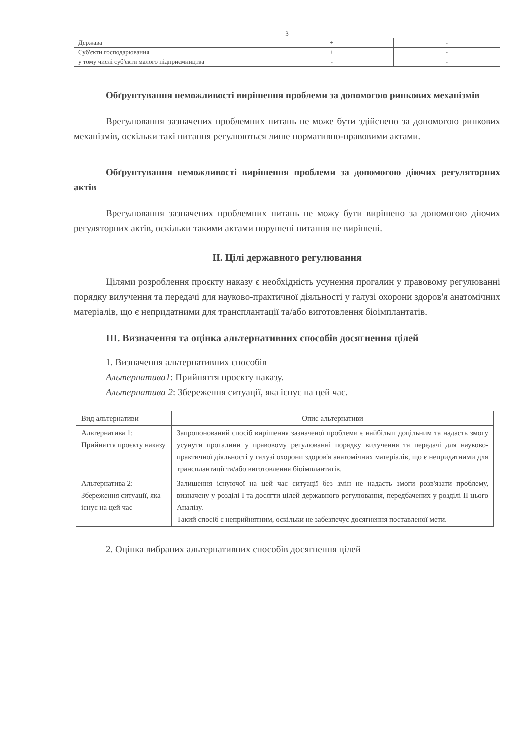3
| Держава | + | - |
| Суб'єкти господарювання | + | - |
| у тому числі суб'єкти малого підприємництва | - | - |
Обґрунтування неможливості вирішення проблеми за допомогою ринкових механізмів
Врегулювання зазначених проблемних питань не може бути здійснено за допомогою ринкових механізмів, оскільки такі питання регулюються лише нормативно-правовими актами.
Обґрунтування неможливості вирішення проблеми за допомогою діючих регуляторних актів
Врегулювання зазначених проблемних питань не можу бути вирішено за допомогою діючих регуляторних актів, оскільки такими актами порушені питання не вирішені.
II. Цілі державного регулювання
Цілями розроблення проєкту наказу є необхідність усунення прогалин у правовому регулюванні порядку вилучення та передачі для науково-практичної діяльності у галузі охорони здоров'я анатомічних матеріалів, що є непридатними для трансплантації та/або виготовлення біоімплантатів.
III. Визначення та оцінка альтернативних способів досягнення цілей
1. Визначення альтернативних способів
Альтернатива1: Прийняття проєкту наказу.
Альтернатива 2: Збереження ситуації, яка існує на цей час.
| Вид альтернативи | Опис альтернативи |
| Альтернатива 1: Прийняття проєкту наказу | Запропонований спосіб вирішення зазначеної проблеми є найбільш доцільним та надасть змогу усунути прогалини у правовому регулюванні порядку вилучення та передачі для науково-практичної діяльності у галузі охорони здоров'я анатомічних матеріалів, що є непридатними для трансплантації та/або виготовлення біоімплантатів. |
| Альтернатива 2: Збереження ситуації, яка існує на цей час | Залишення існуючої на цей час ситуації без змін не надасть змоги розв'язати проблему, визначену у розділі I та досягти цілей державного регулювання, передбачених у розділі II цього Аналізу. Такий спосіб є неприйнятним, оскільки не забезпечує досягнення поставленої мети. |
2. Оцінка вибраних альтернативних способів досягнення цілей